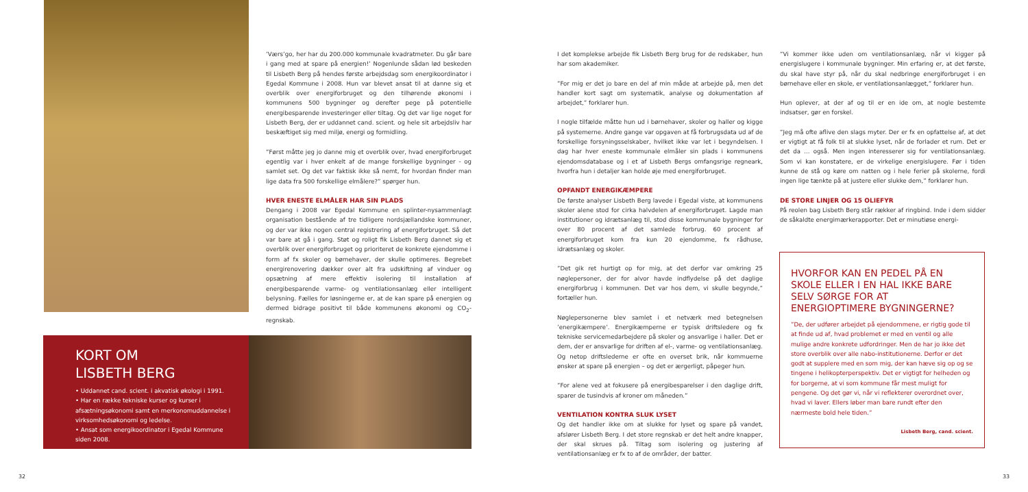’Værs’go, her har du 200.000 kommunale kvadratmeter. Du går bare i gang med at spare på energien!’ Nogenlunde sådan lød beskeden til Lisbeth Berg på hendes første arbejdsdag som energikoordinator i Egedal Kommune i 2008. Hun var blevet ansat til at danne sig et overblik over energiforbruget og den tilhørende økonomi i kommunens 500 bygninger og derefter pege på potentielle energibesparende investeringer eller tiltag. Og det var lige noget for Lisbeth Berg, der er uddannet cand. scient. og hele sit arbejdsliv har beskæftiget sig med miljø, energi og formidling.
”Først måtte jeg jo danne mig et overblik over, hvad energiforbruget egentlig var i hver enkelt af de mange forskellige bygninger - og samlet set. Og det var faktisk ikke så nemt, for hvordan finder man lige data fra 500 forskellige elmålere?” spørger hun.
HVER ENESTE ELMÅLER HAR SIN PLADS
Dengang i 2008 var Egedal Kommune en splinter-nysammenlagt organisation bestående af tre tidligere nordsjællandske kommuner, og der var ikke nogen central registrering af energiforbruget. Så det var bare at gå i gang. Støt og roligt fik Lisbeth Berg dannet sig et overblik over energiforbruget og prioriteret de konkrete ejendomme i form af fx skoler og børnehaver, der skulle optimeres. Begrebet energirenovering dækker over alt fra udskiftning af vinduer og opsætning af mere effektiv isolering til installation af energibesparende varme- og ventilationsanlæg eller intelligent belysning. Fælles for løsningerne er, at de kan spare på energien og dermed bidrage positivt til både kommunens økonomi og CO<sub>2</sub>-regnskab.
KORT OM
LISBETH BERG
• Uddannet cand. scient. i akvatisk økologi i 1991.
• Har en række tekniske kurser og kurser i afsætningsøkonomi samt en merkonomuddannelse i virksomhedsøkonomi og ledelse.
• Ansat som energikoordinator i Egedal Kommune siden 2008.
I det komplekse arbejde fik Lisbeth Berg brug for de redskaber, hun har som akademiker.
”For mig er det jo bare en del af min måde at arbejde på, men det handler kort sagt om systematik, analyse og dokumentation af arbejdet,” forklarer hun.
I nogle tilfælde måtte hun ud i børnehaver, skoler og haller og kigge på systemerne. Andre gange var opgaven at få forbrugsdata ud af de forskellige forsyningsselskaber, hvilket ikke var let i begyndelsen. I dag har hver eneste kommunale elmåler sin plads i kommunens ejendomsdatabase og i et af Lisbeth Bergs omfangsrige regneark, hvorfra hun i detaljer kan holde øje med energiforbruget.
OPFANDT ENERGIKÆMPERE
De første analyser Lisbeth Berg lavede i Egedal viste, at kommunens skoler alene stod for cirka halvdelen af energiforbruget. Lagde man institutioner og idrætsanlæg til, stod disse kommunale bygninger for over 80 procent af det samlede forbrug. 60 procent af energiforbruget kom fra kun 20 ejendomme, fx rådhuse, idrætsanlæg og skoler.
”Det gik ret hurtigt op for mig, at det derfor var omkring 25 nøglepersoner, der for alvor havde indflydelse på det daglige energiforbrug i kommunen. Det var hos dem, vi skulle begynde,” fortæller hun.
Nøglepersonerne blev samlet i et netværk med betegnelsen ’energikæmpere’. Energikæmperne er typisk driftsledere og fx tekniske servicemedarbejdere på skoler og ansvarlige i haller. Det er dem, der er ansvarlige for driften af el-, varme- og ventilationsanlæg. Og netop driftslederne er ofte en overset brik, når kommuerne ønsker at spare på energien – og det er ærgerligt, påpeger hun.
”For alene ved at fokusere på energibesparelser i den daglige drift, sparer de tusindvis af kroner om måneden.”
VENTILATION KONTRA SLUK LYSET
Og det handler ikke om at slukke for lyset og spare på vandet, afslører Lisbeth Berg. I det store regnskab er det helt andre knapper, der skal skrues på. Tiltag som isolering og justering af ventilationsanlæg er fx to af de områder, der batter.
”Vi kommer ikke uden om ventilationsanlæg, når vi kigger på energislugere i kommunale bygninger. Min erfaring er, at det første, du skal have styr på, når du skal nedbringe energiforbruget i en børnehave eller en skole, er ventilationsanlægget,” forklarer hun.
Hun oplever, at der af og til er en ide om, at nogle bestemte indsatser, gør en forskel.
”Jeg må ofte aflive den slags myter. Der er fx en opfattelse af, at det er vigtigt at få folk til at slukke lyset, når de forlader et rum. Det er det da … også. Men ingen interesserer sig for ventilationsanlæg. Som vi kan konstatere, er de virkelige energislugere. Før i tiden kunne de stå og køre om natten og i hele ferier på skolerne, fordi ingen lige tænkte på at justere eller slukke dem,” forklarer hun.
DE STORE LINJER OG 15 OLIEFYR
På reolen bag Lisbeth Berg står rækker af ringbind. Inde i dem sidder de såkaldte energimærkerapporter. Det er minutiøse energi-
HVORFOR KAN EN PEDEL PÅ EN SKOLE ELLER I EN HAL IKKE BARE SELV SØRGE FOR AT ENERGIOPTIMERE BYGNINGERNE?
”De, der udfører arbejdet på ejendommene, er rigtig gode til at finde ud af, hvad problemet er med en ventil og alle mulige andre konkrete udfordringer. Men de har jo ikke det store overblik over alle nabo-institutionerne. Derfor er det godt at supplere med en som mig, der kan hæve sig op og se tingene i helikopterperspektiv. Det er vigtigt for helheden og for borgerne, at vi som kommune får mest muligt for pengene. Og det gør vi, når vi reflekterer overordnet over, hvad vi laver. Ellers løber man bare rundt efter den nærmeste bold hele tiden.”
Lisbeth Berg, cand. scient.
32 33